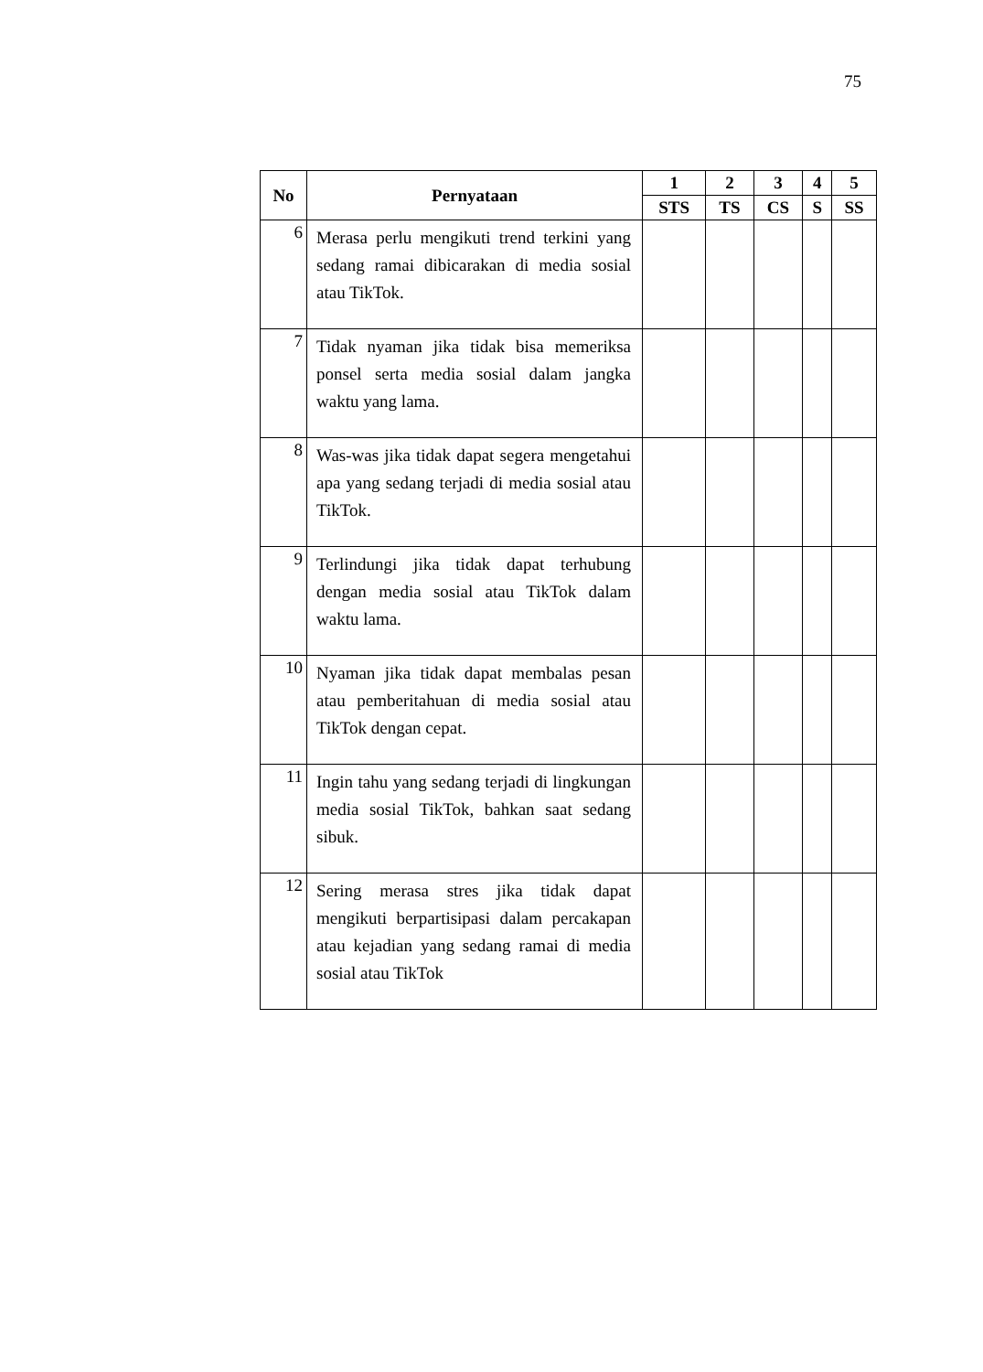75
| No | Pernyataan | 1 | 2 | 3 | 4 | 5 |
| --- | --- | --- | --- | --- | --- | --- |
| | | STS | TS | CS | S | SS |
| 6 | Merasa perlu mengikuti trend terkini yang sedang ramai dibicarakan di media sosial atau TikTok. | | | | | |
| 7 | Tidak nyaman jika tidak bisa memeriksa ponsel serta media sosial dalam jangka waktu yang lama. | | | | | |
| 8 | Was-was jika tidak dapat segera mengetahui apa yang sedang terjadi di media sosial atau TikTok. | | | | | |
| 9 | Terlindungi jika tidak dapat terhubung dengan media sosial atau TikTok dalam waktu lama. | | | | | |
| 10 | Nyaman jika tidak dapat membalas pesan atau pemberitahuan di media sosial atau TikTok dengan cepat. | | | | | |
| 11 | Ingin tahu yang sedang terjadi di lingkungan media sosial TikTok, bahkan saat sedang sibuk. | | | | | |
| 12 | Sering merasa stres jika tidak dapat mengikuti berpartisipasi dalam percakapan atau kejadian yang sedang ramai di media sosial atau TikTok | | | | | |